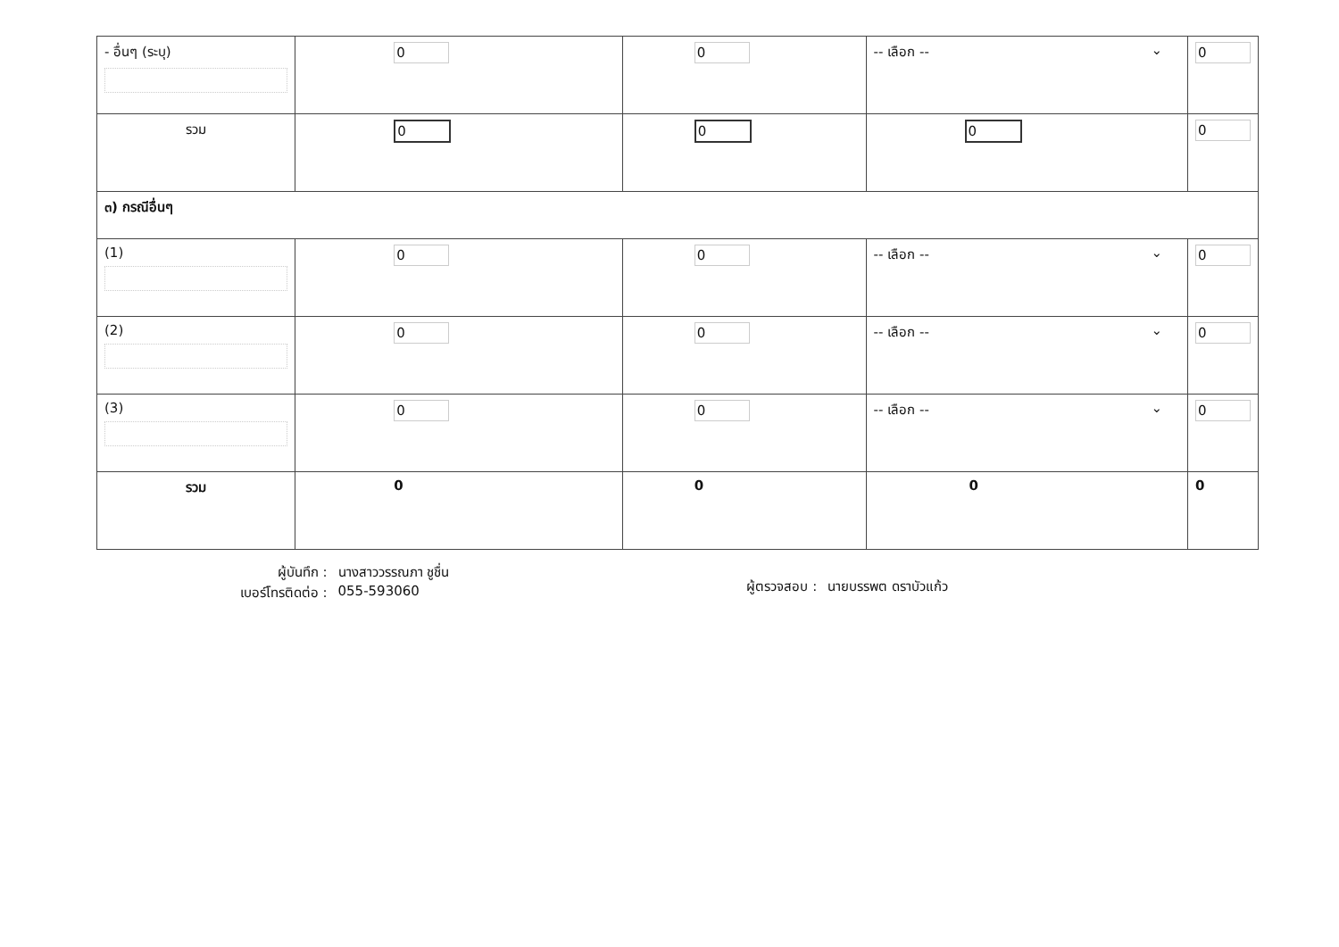| - อื่นๆ (ระบุ) | 0 | 0 | -- เลือก -- ⌄ | 0 |
| รวม | 0 | 0 | 0 | 0 |
| ๓) กรณีอื่นๆ | | | | |
| (1) | 0 | 0 | -- เลือก -- ⌄ | 0 |
| (2) | 0 | 0 | -- เลือก -- ⌄ | 0 |
| (3) | 0 | 0 | -- เลือก -- ⌄ | 0 |
| รวม | 0 | 0 | 0 | 0 |
| ผู้บันทึก : เบอร์โทรติดต่อ : นางสาววรรณภา ชูชื่น 055-593060 | | ผู้ตรวจสอบ : นายบรรพต ดราบัวแก้ว | | |